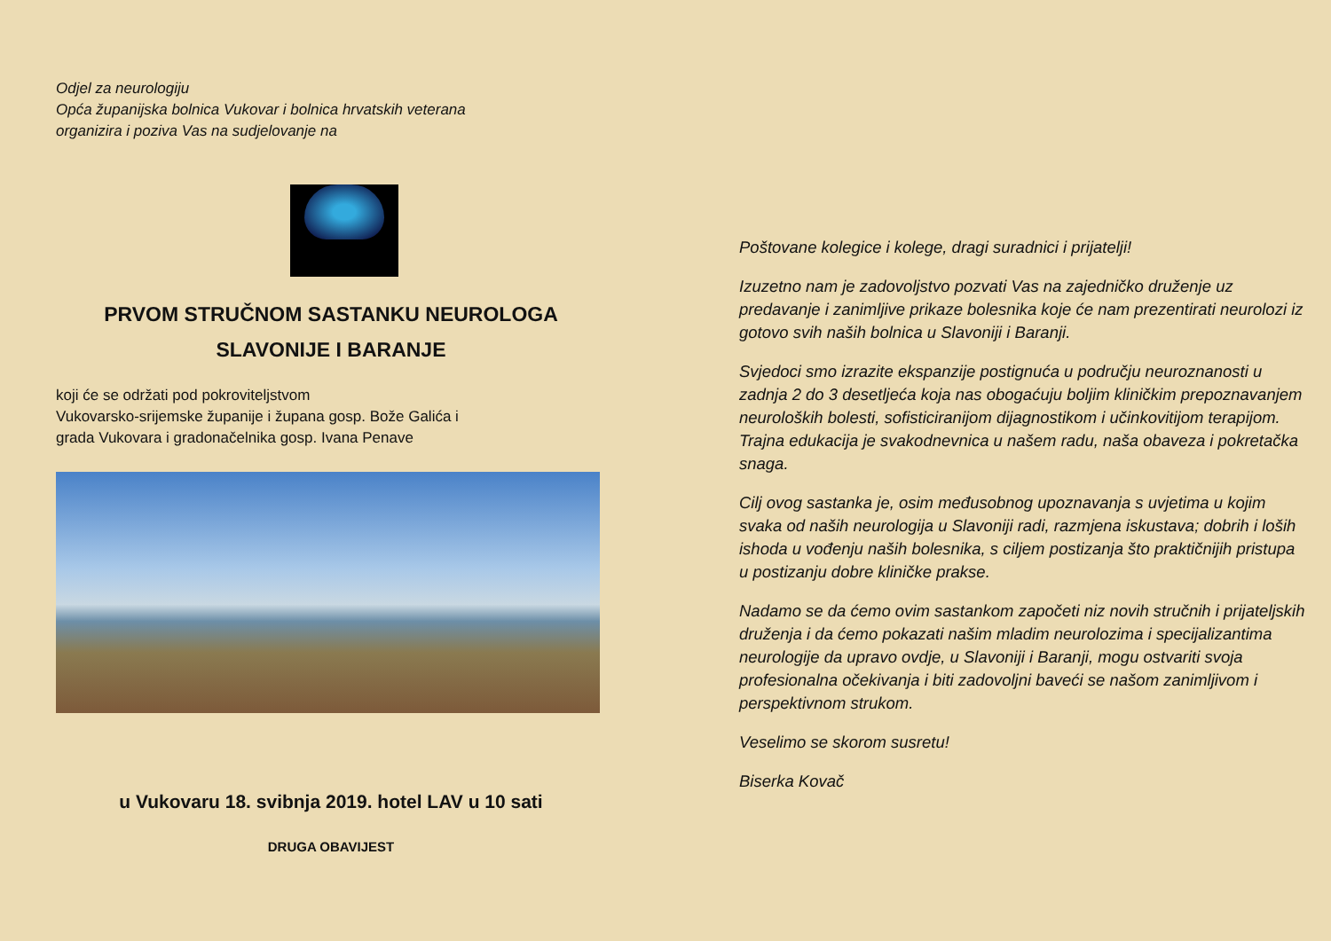Odjel za neurologiju
Opća županijska bolnica Vukovar i bolnica hrvatskih veterana
organizira i poziva Vas na sudjelovanje na
PRVOM STRUČNOM SASTANKU NEUROLOGA
SLAVONIJE I BARANJE
koji će se održati pod pokroviteljstvom
Vukovarsko-srijemske županije i župana gosp. Bože Galića i
grada Vukovara i gradonačelnika gosp. Ivana Penave
u Vukovaru 18. svibnja 2019. hotel LAV u 10 sati
DRUGA OBAVIJEST
Poštovane kolegice i kolege, dragi suradnici i prijatelji!
Izuzetno nam je zadovoljstvo pozvati Vas na zajedničko druženje uz predavanje i zanimljive prikaze bolesnika koje će nam prezentirati neurolozi iz gotovo svih naših bolnica u Slavoniji i Baranji.
Svjedoci smo izrazite ekspanzije postignuća u području neuroznanosti u zadnja 2 do 3 desetljeća koja nas obogaćuju boljim kliničkim prepoznavanjem neuroloških bolesti, sofisticiranijom dijagnostikom i učinkovitijom terapijom. Trajna edukacija je svakodnevnica u našem radu, naša obaveza i pokretačka snaga.
Cilj ovog sastanka je, osim međusobnog upoznavanja s uvjetima u kojim svaka od naših neurologija u Slavoniji radi, razmjena iskustava; dobrih i loših ishoda u vođenju naših bolesnika, s ciljem postizanja što praktičnijih pristupa u postizanju dobre kliničke prakse.
Nadamo se da ćemo ovim sastankom započeti niz novih stručnih i prijateljskih druženja i da ćemo pokazati našim mladim neurolozima i specijalizantima neurologije da upravo ovdje, u Slavoniji i Baranji, mogu ostvariti svoja profesionalna očekivanja i biti zadovoljni baveći se našom zanimljivom i perspektivnom strukom.
Veselimo se skorom susretu!
Biserka Kovač